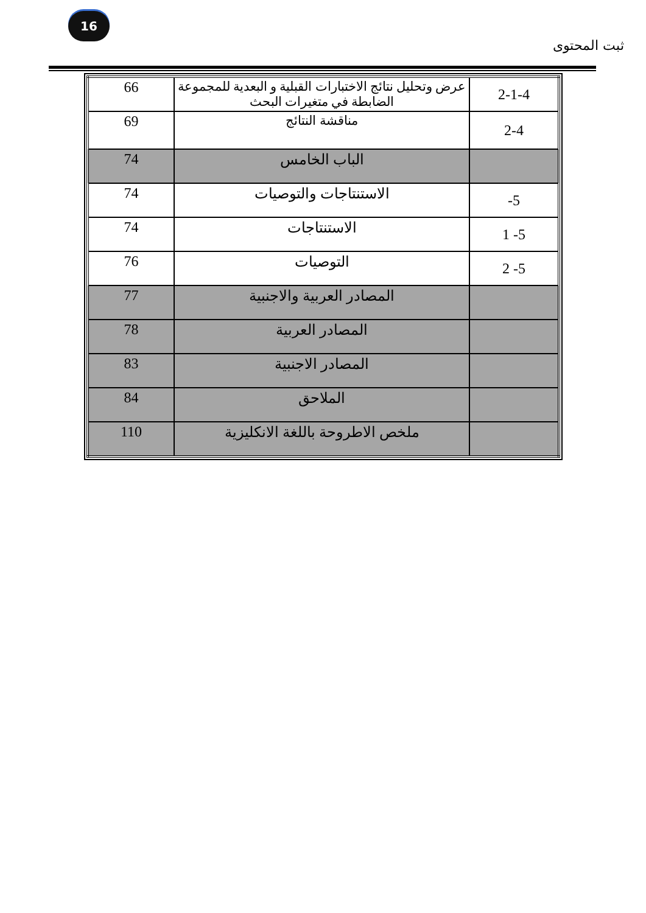16
ثبت المحتوى
| 2-1-4 | عرض وتحليل نتائج الاختبارات القبلية و البعدية للمجموعة الضابطة في متغيرات البحث | 66 |
| 2-4 | مناقشة النتائج | 69 |
| | الباب الخامس | 74 |
| 5- | الاستنتاجات والتوصيات | 74 |
| 5- 1 | الاستنتاجات | 74 |
| 5- 2 | التوصيات | 76 |
| | المصادر العربية والاجنبية | 77 |
| | المصادر العربية | 78 |
| | المصادر الاجنبية | 83 |
| | الملاحق | 84 |
| | ملخص الاطروحة باللغة الانكليزية | 110 |